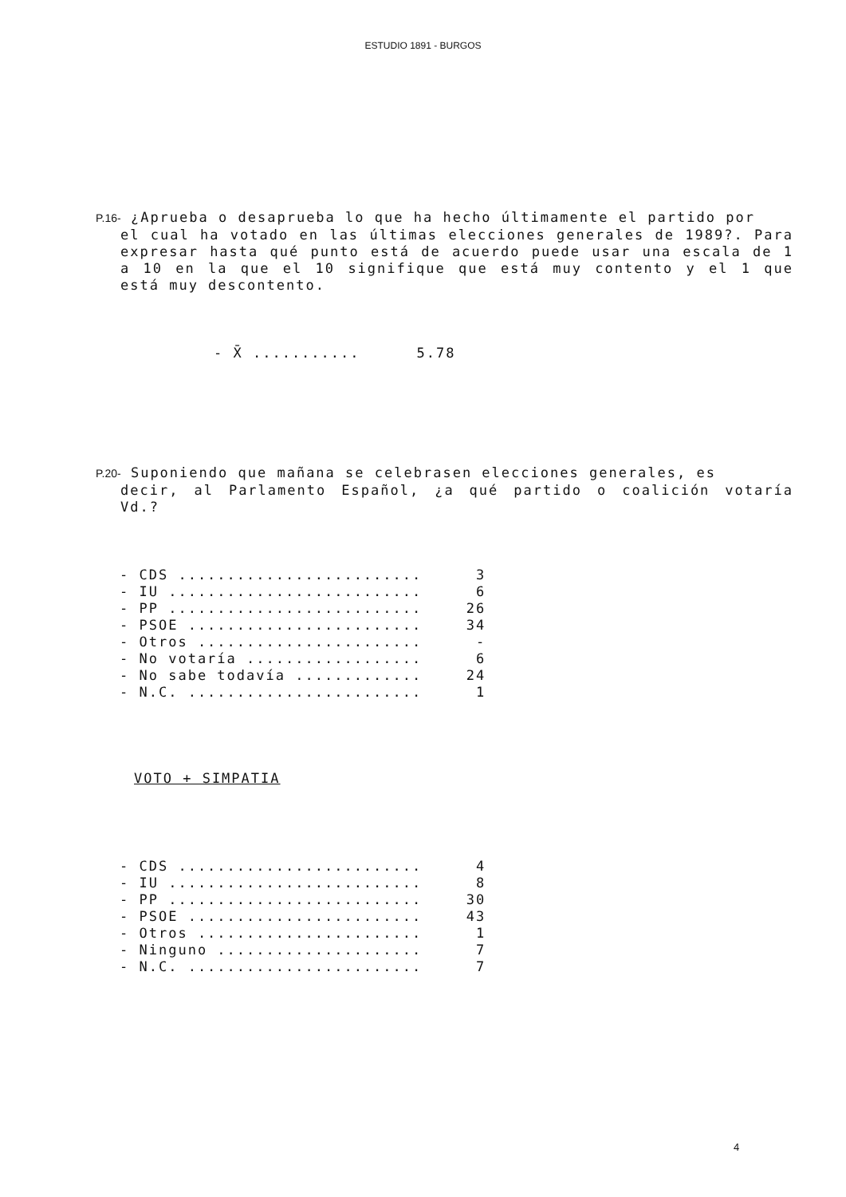ESTUDIO 1891 - BURGOS
P.16- ¿Aprueba o desaprueba lo que ha hecho últimamente el partido por
el cual ha votado en las últimas elecciones generales de 1989?. Para expresar hasta qué punto está de acuerdo puede usar una escala de 1 a 10 en la que el 10 signifique que está muy contento y el 1 que está muy descontento.
| - X̄ ........... | 5.78 |
P.20- Suponiendo que mañana se celebrasen elecciones generales, es
decir, al Parlamento Español, ¿a qué partido o coalición votaría Vd.?
| - CDS ......................... | 3 |
| - IU .......................... | 6 |
| - PP .......................... | 26 |
| - PSOE ........................ | 34 |
| - Otros ....................... | - |
| - No votaría .................. | 6 |
| - No sabe todavía ............. | 24 |
| - N.C. ........................ | 1 |
VOTO + SIMPATIA
| - CDS ......................... | 4 |
| - IU .......................... | 8 |
| - PP .......................... | 30 |
| - PSOE ........................ | 43 |
| - Otros ....................... | 1 |
| - Ninguno ..................... | 7 |
| - N.C. ........................ | 7 |
4